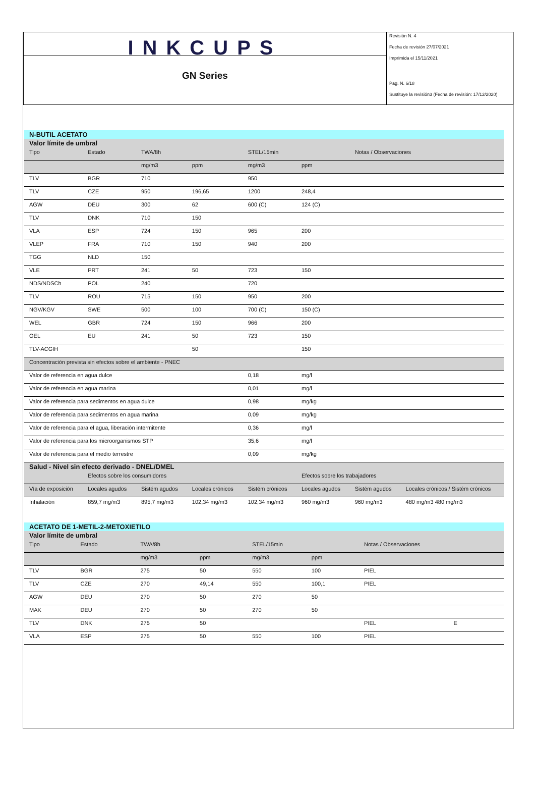INKCUPS
GN Series
Revisión N. 4
Fecha de revisión 27/07/2021
Imprimida el 15/11/2021
Pag. N. 6/18
Sustituye la revisión3 (Fecha de revisión: 17/12/2020)
| N-BUTIL ACETATO | | | | | | | |
| Valor límite de umbral | | | | | | | |
| Tipo | Estado | TWA/8h | | STEL/15min | | Notas / Observaciones | |
| | | mg/m3 | ppm | mg/m3 | ppm | | |
| TLV | BGR | 710 | | 950 | | | |
| TLV | CZE | 950 | 196,65 | 1200 | 248,4 | | |
| AGW | DEU | 300 | 62 | 600 (C) | 124 (C) | | |
| TLV | DNK | 710 | 150 | | | | |
| VLA | ESP | 724 | 150 | 965 | 200 | | |
| VLEP | FRA | 710 | 150 | 940 | 200 | | |
| TGG | NLD | 150 | | | | | |
| VLE | PRT | 241 | 50 | 723 | 150 | | |
| NDS/NDSCh | POL | 240 | | 720 | | | |
| TLV | ROU | 715 | 150 | 950 | 200 | | |
| NGV/KGV | SWE | 500 | 100 | 700 (C) | 150 (C) | | |
| WEL | GBR | 724 | 150 | 966 | 200 | | |
| OEL | EU | 241 | 50 | 723 | 150 | | |
| TLV-ACGIH | | | 50 | | 150 | | |
| Concentración prevista sin efectos sobre el ambiente - PNEC | | | | | | | |
| Valor de referencia en agua dulce | | | | 0,18 | mg/l | | |
| Valor de referencia en agua marina | | | | 0,01 | mg/l | | |
| Valor de referencia para sedimentos en agua dulce | | | | 0,98 | mg/kg | | |
| Valor de referencia para sedimentos en agua marina | | | | 0,09 | mg/kg | | |
| Valor de referencia para el agua, liberación intermitente | | | | 0,36 | mg/l | | |
| Valor de referencia para los microorganismos STP | | | | 35,6 | mg/l | | |
| Valor de referencia para el medio terrestre | | | | 0,09 | mg/kg | | |
| Salud - Nivel sin efecto derivado - DNEL/DMEL | | | | | | | |
| | Efectos sobre los consumidores | | | | Efectos sobre los trabajadores | | |
| Vía de exposición | Locales agudos | Sistém agudos | Locales crónicos | Sistém crónicos | Locales agudos | Sistém agudos | Locales crónicos / Sistém crónicos |
| Inhalación | 859,7 mg/m3 | 895,7 mg/m3 | 102,34 mg/m3 | 102,34 mg/m3 | 960 mg/m3 | 960 mg/m3 | 480 mg/m3 480 mg/m3 |
| ACETATO DE 1-METIL-2-METOXIETILO | | | | | | | |
| Valor límite de umbral | | | | | | | |
| Tipo | Estado | TWA/8h | | STEL/15min | | Notas / Observaciones | |
| | | mg/m3 | ppm | mg/m3 | ppm | | |
| TLV | BGR | 275 | 50 | 550 | 100 | PIEL | |
| TLV | CZE | 270 | 49,14 | 550 | 100,1 | PIEL | |
| AGW | DEU | 270 | 50 | 270 | 50 | | |
| MAK | DEU | 270 | 50 | 270 | 50 | | |
| TLV | DNK | 275 | 50 | | | PIEL | E |
| VLA | ESP | 275 | 50 | 550 | 100 | PIEL | |